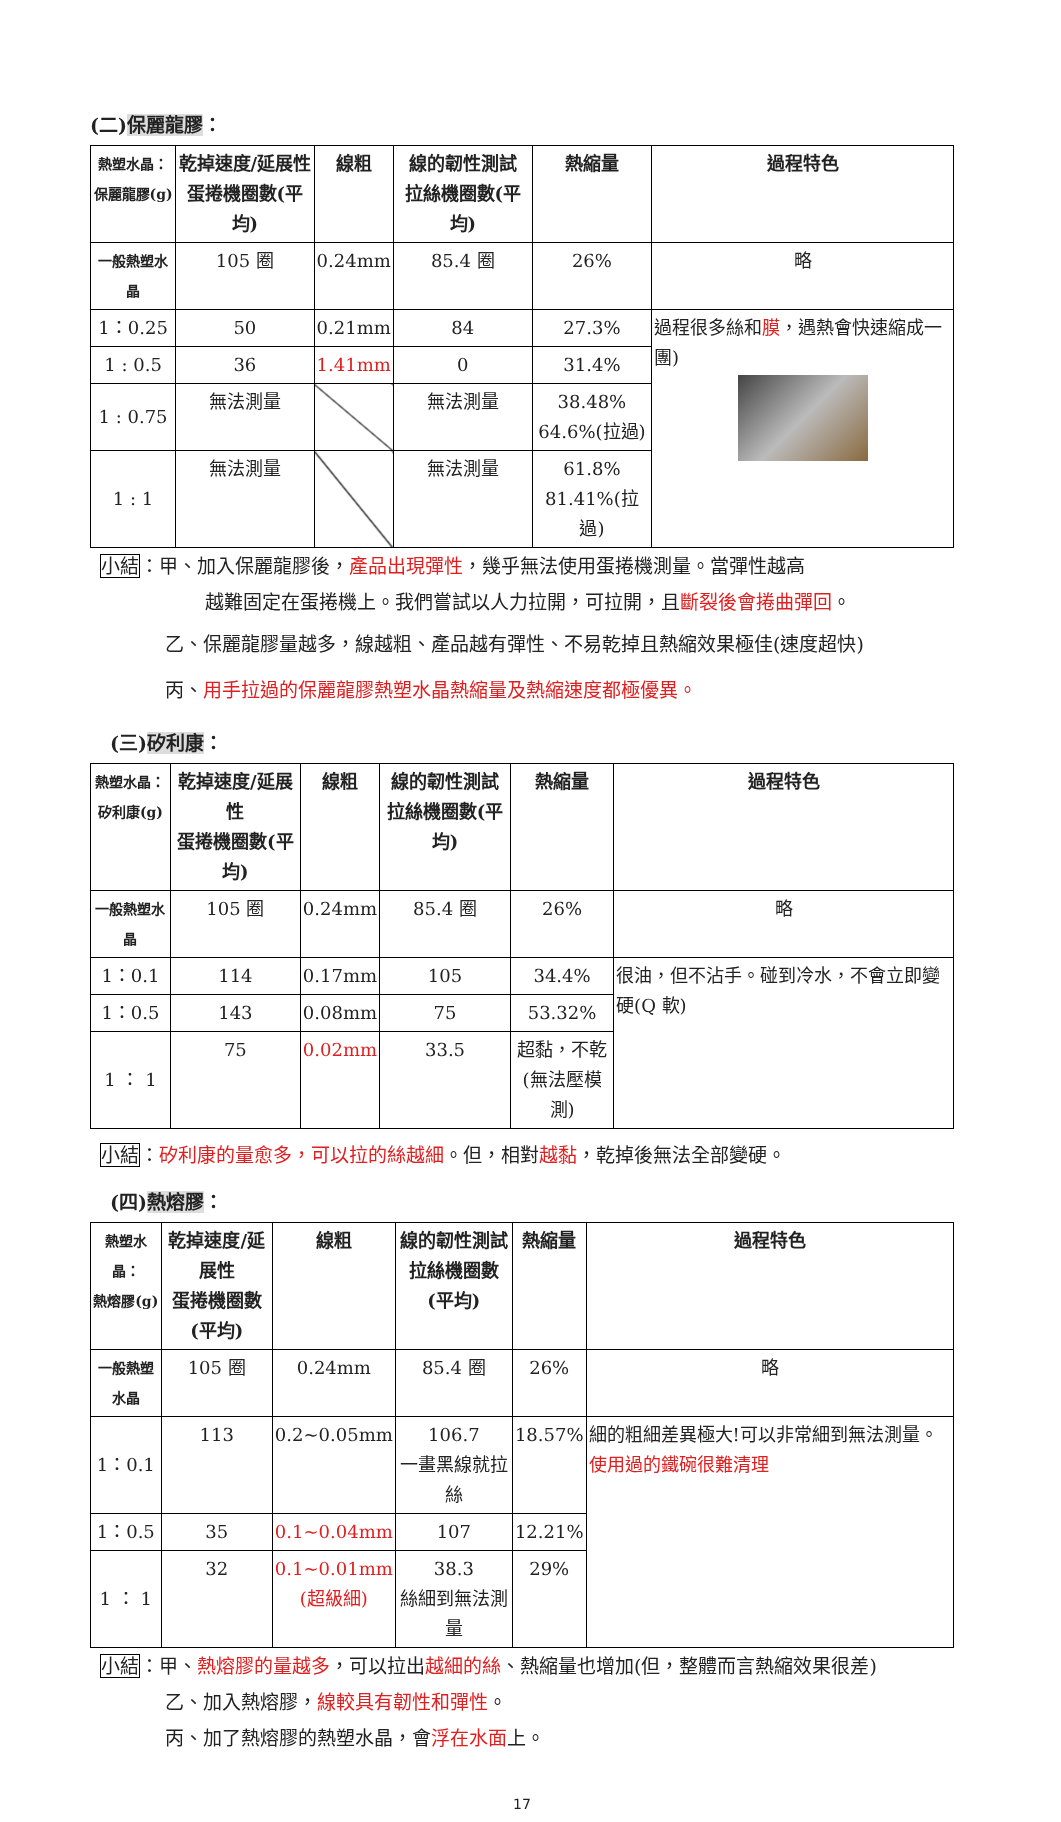(二)保麗龍膠：
| 熱塑水晶： 保麗龍膠(g) | 乾掉速度/延展性 蛋捲機圈數(平均) | 線粗 | 線的韌性測試 拉絲機圈數(平均) | 熱縮量 | 過程特色 |
| --- | --- | --- | --- | --- | --- |
| 一般熱塑水晶 | 105 圈 | 0.24mm | 85.4 圈 | 26% | 略 |
| 1：0.25 | 50 | 0.21mm | 84 | 27.3% | 過程很多絲和 膜 ，遇熱會快速縮成一團) |
| 1 : 0.5 | 36 | 1.41mm | 0 | 31.4% | |
| 1 : 0.75 | 無法測量 | | 無法測量 | 38.48% 64.6%(拉過) | |
| 1 : 1 | 無法測量 | | 無法測量 | 61.8% 81.41%(拉過) | |
小結：甲、加入保麗龍膠後，產品出現彈性，幾乎無法使用蛋捲機測量。當彈性越高
越難固定在蛋捲機上。我們嘗試以人力拉開，可拉開，且斷裂後會捲曲彈回。
乙、保麗龍膠量越多，線越粗、產品越有彈性、不易乾掉且熱縮效果極佳(速度超快)
丙、用手拉過的保麗龍膠熱塑水晶熱縮量及熱縮速度都極優異。
(三)矽利康：
| 熱塑水晶： 矽利康(g) | 乾掉速度/延展性 蛋捲機圈數(平均) | 線粗 | 線的韌性測試 拉絲機圈數(平均) | 熱縮量 | 過程特色 |
| --- | --- | --- | --- | --- | --- |
| 一般熱塑水晶 | 105 圈 | 0.24mm | 85.4 圈 | 26% | 略 |
| 1：0.1 | 114 | 0.17mm | 105 | 34.4% | 很油，但不沾手。碰到冷水，不會立即變硬(Q 軟) |
| 1：0.5 | 143 | 0.08mm | 75 | 53.32% | |
| 1 ： 1 | 75 | 0.02mm | 33.5 | 超黏，不乾 (無法壓模測) | |
小結：矽利康的量愈多，可以拉的絲越細。但，相對越黏，乾掉後無法全部變硬。
(四)熱熔膠：
| 熱塑水晶： 熱熔膠(g) | 乾掉速度/延展性 蛋捲機圈數(平均) | 線粗 | 線的韌性測試 拉絲機圈數(平均) | 熱縮量 | 過程特色 |
| --- | --- | --- | --- | --- | --- |
| 一般熱塑水晶 | 105 圈 | 0.24mm | 85.4 圈 | 26% | 略 |
| 1：0.1 | 113 | 0.2~0.05mm | 106.7 一畫黑線就拉絲 | 18.57% | 細的粗細差異極大!可以非常細到無法測量。 使用過的鐵碗很難清理 |
| 1：0.5 | 35 | 0.1~0.04mm | 107 | 12.21% | |
| 1 ： 1 | 32 | 0.1~0.01mm (超級細) | 38.3 絲細到無法測量 | 29% | |
小結：甲、熱熔膠的量越多，可以拉出越細的絲、熱縮量也增加(但，整體而言熱縮效果很差)
乙、加入熱熔膠，線較具有韌性和彈性。
丙、加了熱熔膠的熱塑水晶，會浮在水面上。
17